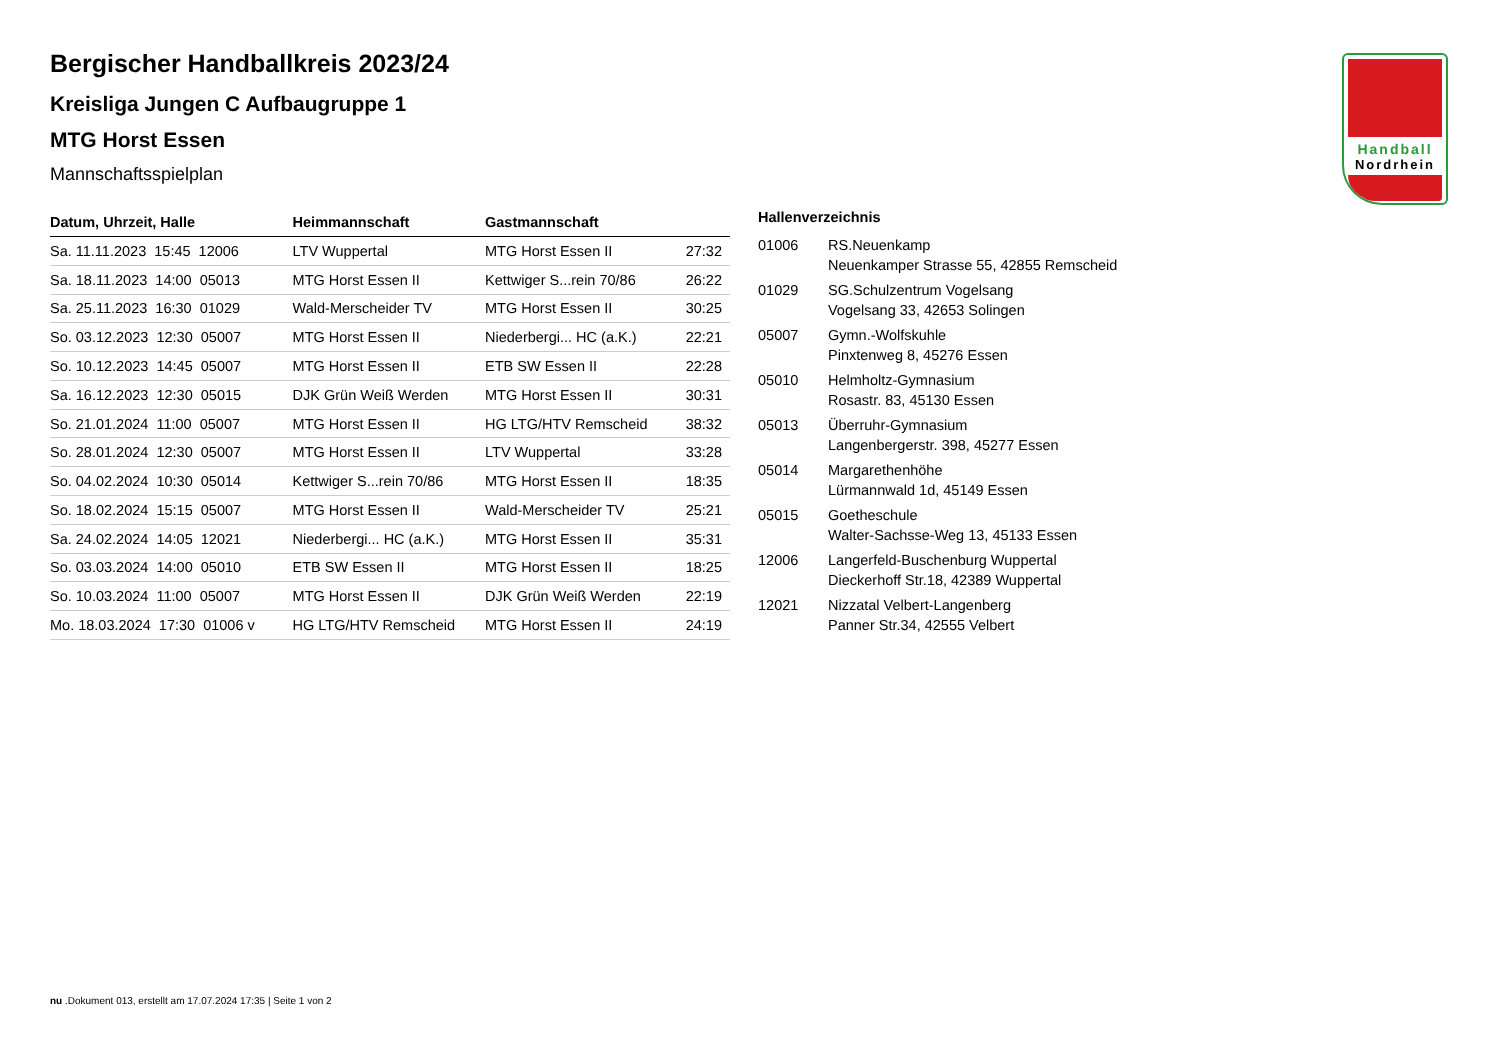Handball
Nordrhein
Bergischer Handballkreis 2023/24
Kreisliga Jungen C Aufbaugruppe 1
MTG Horst Essen
Mannschaftsspielplan
| Datum, Uhrzeit, Halle | Heimmannschaft | Gastmannschaft | |
| --- | --- | --- | --- |
| Sa. 11.11.2023 15:45 12006 | LTV Wuppertal | MTG Horst Essen II | 27:32 |
| Sa. 18.11.2023 14:00 05013 | MTG Horst Essen II | Kettwiger S...rein 70/86 | 26:22 |
| Sa. 25.11.2023 16:30 01029 | Wald-Merscheider TV | MTG Horst Essen II | 30:25 |
| So. 03.12.2023 12:30 05007 | MTG Horst Essen II | Niederbergi... HC (a.K.) | 22:21 |
| So. 10.12.2023 14:45 05007 | MTG Horst Essen II | ETB SW Essen II | 22:28 |
| Sa. 16.12.2023 12:30 05015 | DJK Grün Weiß Werden | MTG Horst Essen II | 30:31 |
| So. 21.01.2024 11:00 05007 | MTG Horst Essen II | HG LTG/HTV Remscheid | 38:32 |
| So. 28.01.2024 12:30 05007 | MTG Horst Essen II | LTV Wuppertal | 33:28 |
| So. 04.02.2024 10:30 05014 | Kettwiger S...rein 70/86 | MTG Horst Essen II | 18:35 |
| So. 18.02.2024 15:15 05007 | MTG Horst Essen II | Wald-Merscheider TV | 25:21 |
| Sa. 24.02.2024 14:05 12021 | Niederbergi... HC (a.K.) | MTG Horst Essen II | 35:31 |
| So. 03.03.2024 14:00 05010 | ETB SW Essen II | MTG Horst Essen II | 18:25 |
| So. 10.03.2024 11:00 05007 | MTG Horst Essen II | DJK Grün Weiß Werden | 22:19 |
| Mo. 18.03.2024 17:30 01006 v | HG LTG/HTV Remscheid | MTG Horst Essen II | 24:19 |
Hallenverzeichnis
| 01006 | RS.Neuenkamp Neuenkamper Strasse 55, 42855 Remscheid |
| 01029 | SG.Schulzentrum Vogelsang Vogelsang 33, 42653 Solingen |
| 05007 | Gymn.-Wolfskuhle Pinxtenweg 8, 45276 Essen |
| 05010 | Helmholtz-Gymnasium Rosastr. 83, 45130 Essen |
| 05013 | Überruhr-Gymnasium Langenbergerstr. 398, 45277 Essen |
| 05014 | Margarethenhöhe Lürmannwald 1d, 45149 Essen |
| 05015 | Goetheschule Walter-Sachsse-Weg 13, 45133 Essen |
| 12006 | Langerfeld-Buschenburg Wuppertal Dieckerhoff Str.18, 42389 Wuppertal |
| 12021 | Nizzatal Velbert-Langenberg Panner Str.34, 42555 Velbert |
nu .Dokument 013, erstellt am 17.07.2024 17:35 | Seite 1 von 2